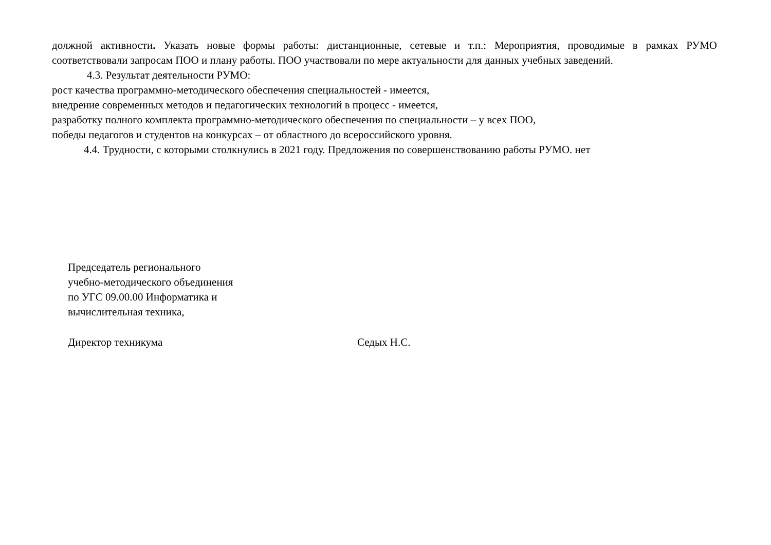должной активности. Указать новые формы работы: дистанционные, сетевые и т.п.: Мероприятия, проводимые в рамках РУМО соответствовали запросам ПОО и плану работы. ПОО участвовали по мере актуальности для данных учебных заведений.
4.3. Результат деятельности РУМО:
рост качества программно-методического обеспечения специальностей - имеется,
внедрение современных методов и педагогических технологий в процесс - имеется,
разработку полного комплекта программно-методического обеспечения по специальности – у всех ПОО,
победы педагогов и студентов на конкурсах – от областного до всероссийского уровня.
4.4. Трудности, с которыми столкнулись в 2021 году. Предложения по совершенствованию работы РУМО. нет
Председатель регионального
учебно-методического объединения
по УГС 09.00.00 Информатика и
вычислительная техника,
Директор техникума Седых Н.С.